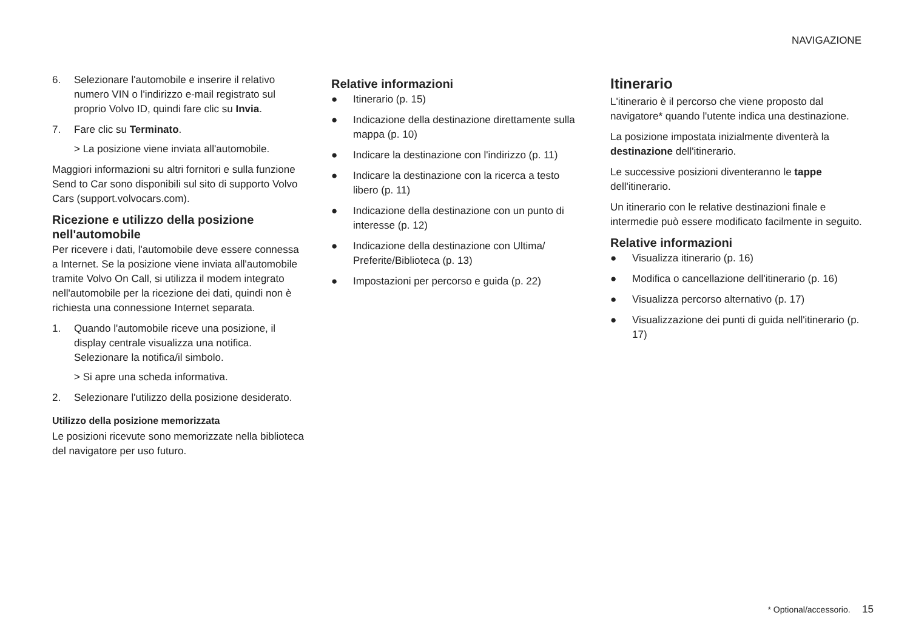NAVIGAZIONE
6. Selezionare l'automobile e inserire il relativo numero VIN o l'indirizzo e-mail registrato sul proprio Volvo ID, quindi fare clic su Invia.
7. Fare clic su Terminato.
> La posizione viene inviata all'automobile.
Maggiori informazioni su altri fornitori e sulla funzione Send to Car sono disponibili sul sito di supporto Volvo Cars (support.volvocars.com).
Ricezione e utilizzo della posizione nell'automobile
Per ricevere i dati, l'automobile deve essere connessa a Internet. Se la posizione viene inviata all'automobile tramite Volvo On Call, si utilizza il modem integrato nell'automobile per la ricezione dei dati, quindi non è richiesta una connessione Internet separata.
1. Quando l'automobile riceve una posizione, il display centrale visualizza una notifica. Selezionare la notifica/il simbolo.
> Si apre una scheda informativa.
2. Selezionare l'utilizzo della posizione desiderato.
Utilizzo della posizione memorizzata
Le posizioni ricevute sono memorizzate nella biblioteca del navigatore per uso futuro.
Relative informazioni
● Itinerario (p. 15)
● Indicazione della destinazione direttamente sulla mappa (p. 10)
● Indicare la destinazione con l'indirizzo (p. 11)
● Indicare la destinazione con la ricerca a testo libero (p. 11)
● Indicazione della destinazione con un punto di interesse (p. 12)
● Indicazione della destinazione con Ultima/ Preferite/Biblioteca (p. 13)
● Impostazioni per percorso e guida (p. 22)
Itinerario
L'itinerario è il percorso che viene proposto dal navigatore* quando l'utente indica una destinazione.
La posizione impostata inizialmente diventerà la destinazione dell'itinerario.
Le successive posizioni diventeranno le tappe dell'itinerario.
Un itinerario con le relative destinazioni finale e intermedie può essere modificato facilmente in seguito.
Relative informazioni
● Visualizza itinerario (p. 16)
● Modifica o cancellazione dell'itinerario (p. 16)
● Visualizza percorso alternativo (p. 17)
● Visualizzazione dei punti di guida nell'itinerario (p. 17)
* Optional/accessorio. 15